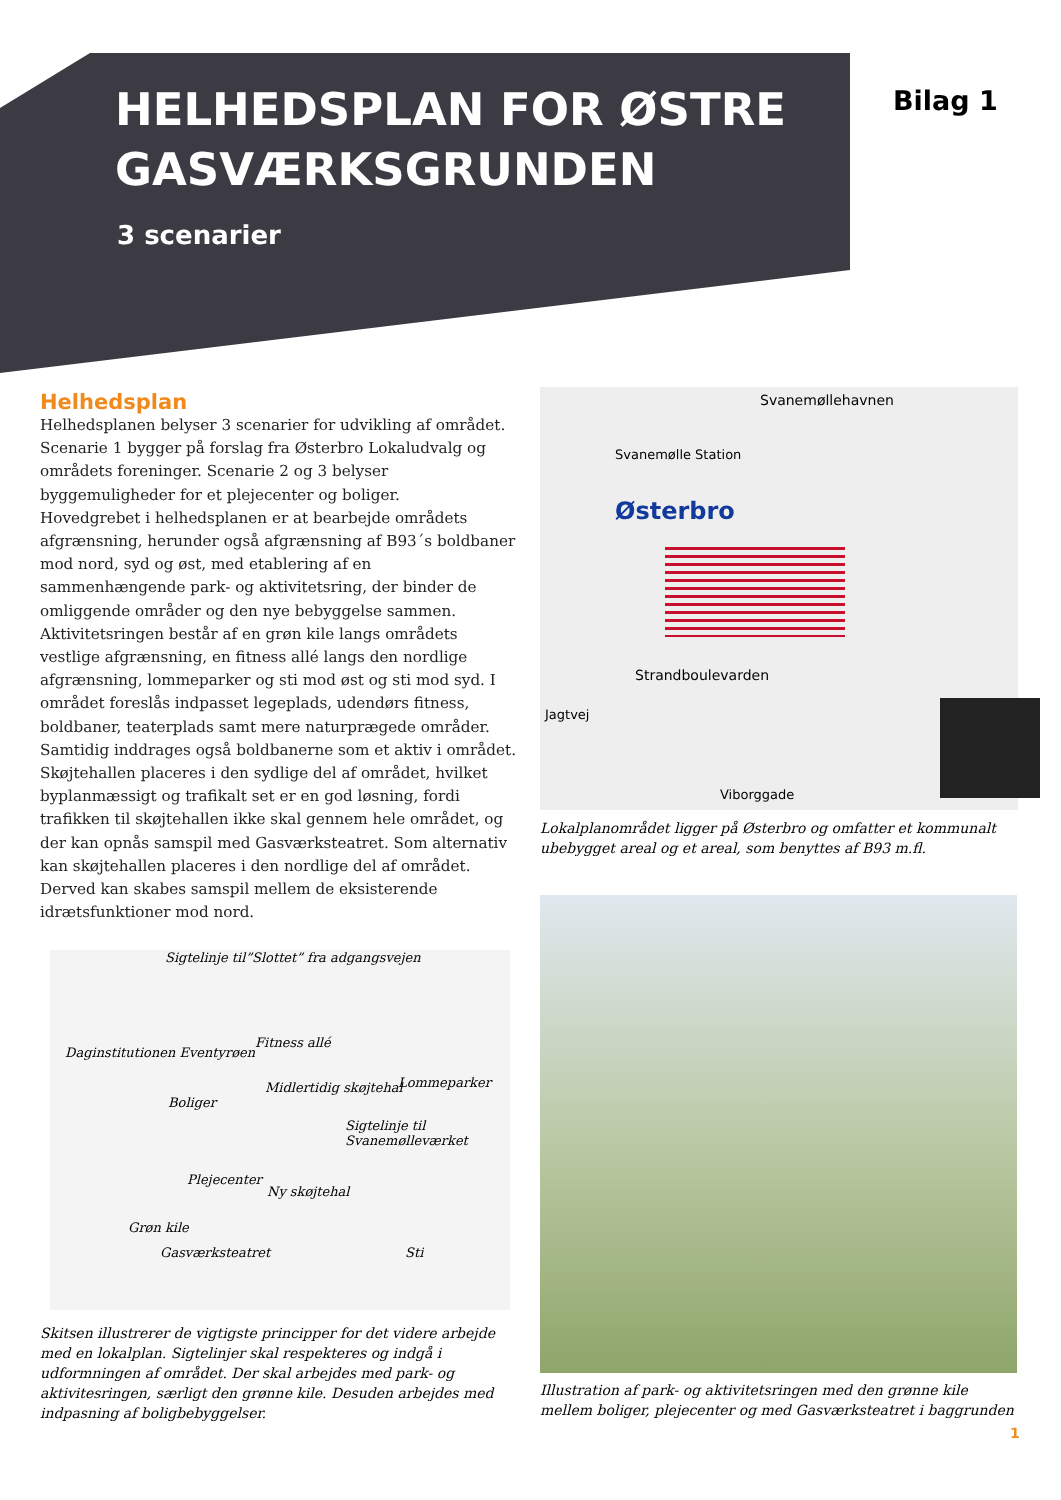HELHEDSPLAN FOR ØSTRE GASVÆRKSGRUNDEN
3 scenarier
Bilag 1
Helhedsplan
Helhedsplanen belyser 3 scenarier for udvikling af området. Scenarie 1 bygger på forslag fra Østerbro Lokaludvalg og områdets foreninger. Scenarie 2 og 3 belyser byggemuligheder for et plejecenter og boliger.
Hovedgrebet i helhedsplanen er at bearbejde områdets afgrænsning, herunder også afgrænsning af B93´s boldbaner mod nord, syd og øst, med etablering af en sammenhængende park- og aktivitetsring, der binder de omliggende områder og den nye bebyggelse sammen. Aktivitetsringen består af en grøn kile langs områdets vestlige afgrænsning, en fitness allé langs den nordlige afgrænsning, lommeparker og sti mod øst og sti mod syd. I området foreslås indpasset legeplads, udendørs fitness, boldbaner, teaterplads samt mere naturprægede områder. Samtidig inddrages også boldbanerne som et aktiv i området.
Skøjtehallen placeres i den sydlige del af området, hvilket byplanmæssigt og trafikalt set er en god løsning, fordi trafikken til skøjtehallen ikke skal gennem hele området, og der kan opnås samspil med Gasværksteatret. Som alternativ kan skøjtehallen placeres i den nordlige del af området. Derved kan skabes samspil mellem de eksisterende idrætsfunktioner mod nord.
Svanemøllehavnen
Svanemølle Station
Østerbro
Strandboulevarden
Jagtvej
Viborggade
Lokalplanområdet ligger på Østerbro og omfatter et kommunalt ubebygget areal og et areal, som benyttes af B93 m.fl.
Sigtelinje til”Slottet” fra adgangsvejen
Daginstitutionen Eventyrøen
Fitness allé
Midlertidig skøjtehal Lommeparker
Boliger
Sigtelinje til Svanemølleværket
Plejecenter
Ny skøjtehal
Grøn kile
Gasværksteatret Sti
Skitsen illustrerer de vigtigste principper for det videre arbejde med en lokalplan. Sigtelinjer skal respekteres og indgå i udformningen af området. Der skal arbejdes med park- og aktivitesringen, særligt den grønne kile. Desuden arbejdes med indpasning af boligbebyggelser.
Illustration af park- og aktivitetsringen med den grønne kile mellem boliger, plejecenter og med Gasværksteatret i baggrunden
1